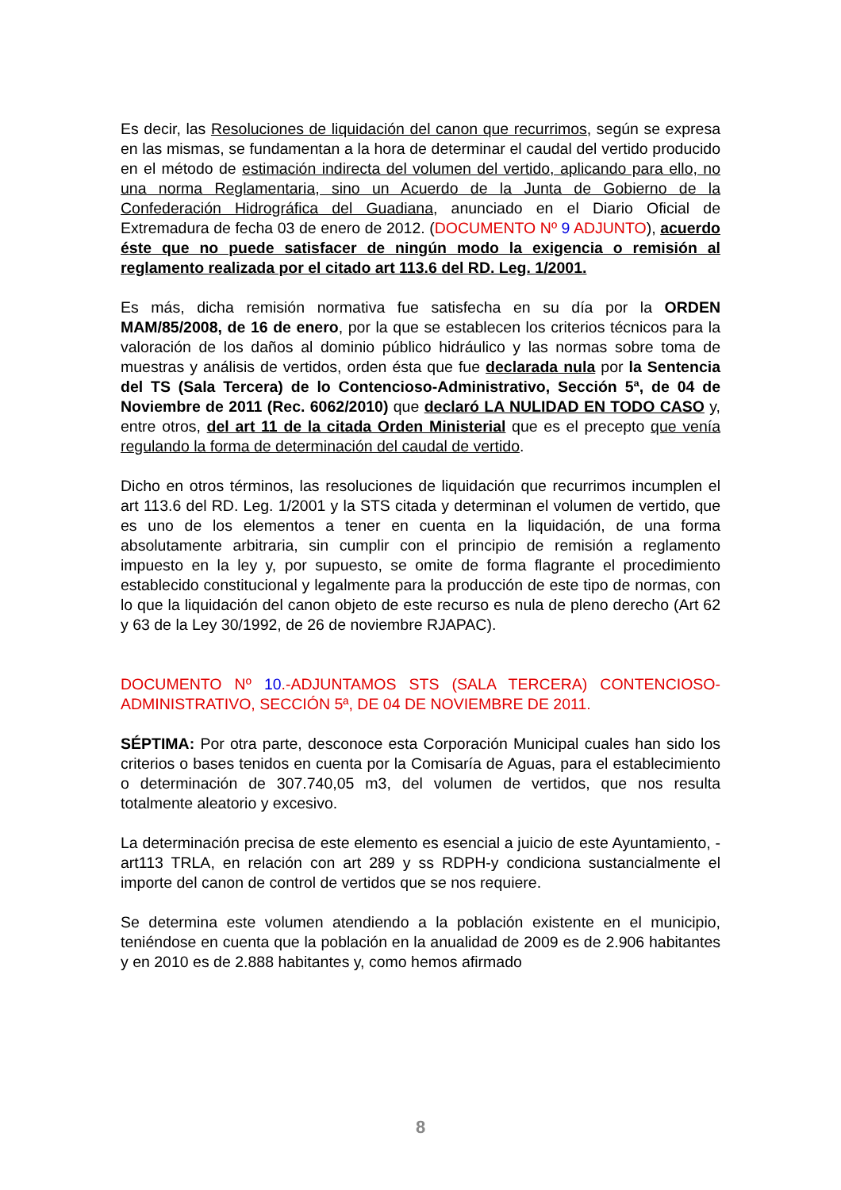Es decir, las Resoluciones de liquidación del canon que recurrimos, según se expresa en las mismas, se fundamentan a la hora de determinar el caudal del vertido producido en el método de estimación indirecta del volumen del vertido, aplicando para ello, no una norma Reglamentaria, sino un Acuerdo de la Junta de Gobierno de la Confederación Hidrográfica del Guadiana, anunciado en el Diario Oficial de Extremadura de fecha 03 de enero de 2012. (DOCUMENTO Nº 9 ADJUNTO), acuerdo éste que no puede satisfacer de ningún modo la exigencia o remisión al reglamento realizada por el citado art 113.6 del RD. Leg. 1/2001.
Es más, dicha remisión normativa fue satisfecha en su día por la ORDEN MAM/85/2008, de 16 de enero, por la que se establecen los criterios técnicos para la valoración de los daños al dominio público hidráulico y las normas sobre toma de muestras y análisis de vertidos, orden ésta que fue declarada nula por la Sentencia del TS (Sala Tercera) de lo Contencioso-Administrativo, Sección 5ª, de 04 de Noviembre de 2011 (Rec. 6062/2010) que declaró LA NULIDAD EN TODO CASO y, entre otros, del art 11 de la citada Orden Ministerial que es el precepto que venía regulando la forma de determinación del caudal de vertido.
Dicho en otros términos, las resoluciones de liquidación que recurrimos incumplen el art 113.6 del RD. Leg. 1/2001 y la STS citada y determinan el volumen de vertido, que es uno de los elementos a tener en cuenta en la liquidación, de una forma absolutamente arbitraria, sin cumplir con el principio de remisión a reglamento impuesto en la ley y, por supuesto, se omite de forma flagrante el procedimiento establecido constitucional y legalmente para la producción de este tipo de normas, con lo que la liquidación del canon objeto de este recurso es nula de pleno derecho (Art 62 y 63 de la Ley 30/1992, de 26 de noviembre RJAPAC).
DOCUMENTO Nº 10.-ADJUNTAMOS STS (SALA TERCERA) CONTENCIOSO-ADMINISTRATIVO, SECCIÓN 5ª, DE 04 DE NOVIEMBRE DE 2011.
SÉPTIMA: Por otra parte, desconoce esta Corporación Municipal cuales han sido los criterios o bases tenidos en cuenta por la Comisaría de Aguas, para el establecimiento o determinación de 307.740,05 m3, del volumen de vertidos, que nos resulta totalmente aleatorio y excesivo.
La determinación precisa de este elemento es esencial a juicio de este Ayuntamiento, -art113 TRLA, en relación con art 289 y ss RDPH-y condiciona sustancialmente el importe del canon de control de vertidos que se nos requiere.
Se determina este volumen atendiendo a la población existente en el municipio, teniéndose en cuenta que la población en la anualidad de 2009 es de 2.906 habitantes y en 2010 es de 2.888 habitantes y, como hemos afirmado
8